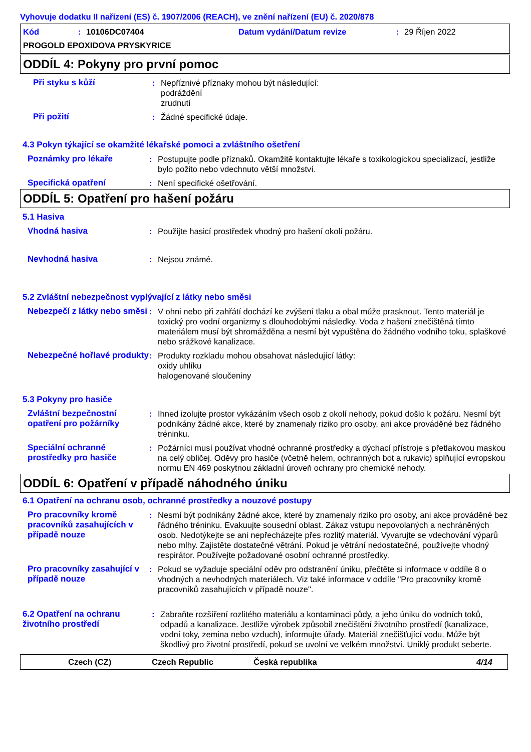Vyhovuje dodatku II nařízení (ES) č. 1907/2006 (REACH), ve znění nařízení (EU) č. 2020/878
Kód: 10106DC07404 Datum vydání/Datum revize: 29 Říjen 2022
PROGOLD EPOXIDOVA PRYSKYRICE
ODDÍL 4: Pokyny pro první pomoc
Při styku s kůží : Nepříznivé příznaky mohou být následující:
podráždění
zrudnutí
Při požití : Žádné specifické údaje.
4.3 Pokyn týkající se okamžité lékařské pomoci a zvláštního ošetření
Poznámky pro lékaře : Postupujte podle příznaků. Okamžitě kontaktujte lékaře s toxikologickou specializací, jestliže bylo požito nebo vdechnuto větší množství.
Specifická opatření : Není specifické ošetřování.
ODDÍL 5: Opatření pro hašení požáru
5.1 Hasiva
Vhodná hasiva : Použijte hasicí prostředek vhodný pro hašení okolí požáru.
Nevhodná hasiva : Nejsou známé.
5.2 Zvláštní nebezpečnost vyplývající z látky nebo směsi
Nebezpečí z látky nebo směsi
: V ohni nebo při zahřátí dochází ke zvýšení tlaku a obal může prasknout. Tento materiál je toxický pro vodní organizmy s dlouhodobými následky. Voda z hašení znečištěná tímto materiálem musí být shromážděna a nesmí být vypuštěna do žádného vodního toku, splaškové nebo srážkové kanalizace.
Nebezpečné hořlavé produkty
: Produkty rozkladu mohou obsahovat následující látky:
oxidy uhlíku
halogenované sloučeniny
5.3 Pokyny pro hasiče
Zvláštní bezpečnostní opatření pro požárníky
: Ihned izolujte prostor vykázáním všech osob z okolí nehody, pokud došlo k požáru. Nesmí být podnikány žádné akce, které by znamenaly riziko pro osoby, ani akce prováděné bez řádného tréninku.
Speciální ochranné prostředky pro hasiče
: Požárníci musí používat vhodné ochranné prostředky a dýchací přístroje s přetlakovou maskou na celý obličej. Oděvy pro hasiče (včetně helem, ochranných bot a rukavic) splňující evropskou normu EN 469 poskytnou základní úroveň ochrany pro chemické nehody.
ODDÍL 6: Opatření v případě náhodného úniku
6.1 Opatření na ochranu osob, ochranné prostředky a nouzové postupy
Pro pracovníky kromě pracovníků zasahujících v případě nouze
: Nesmí být podnikány žádné akce, které by znamenaly riziko pro osoby, ani akce prováděné bez řádného tréninku. Evakuujte sousední oblast. Zákaz vstupu nepovolaných a nechráněných osob. Nedotýkejte se ani nepřecházejte přes rozlitý materiál. Vyvarujte se vdechování výparů nebo mlhy. Zajistěte dostatečné větrání. Pokud je větrání nedostatečné, používejte vhodný respirátor. Používejte požadované osobní ochranné prostředky.
Pro pracovníky zasahující v případě nouze
: Pokud se vyžaduje speciální oděv pro odstranění úniku, přečtěte si informace v oddíle 8 o vhodných a nevhodných materiálech. Viz také informace v oddíle "Pro pracovníky kromě pracovníků zasahujících v případě nouze".
6.2 Opatření na ochranu životního prostředí
: Zabraňte rozšíření rozlitého materiálu a kontaminaci půdy, a jeho úniku do vodních toků, odpadů a kanalizace. Jestliže výrobek způsobil znečištění životního prostředí (kanalizace, vodní toky, zemina nebo vzduch), informujte úřady. Materiál znečišťující vodu. Může být škodlivý pro životní prostředí, pokud se uvolní ve velkém množství. Uniklý produkt seberte.
Czech (CZ) Czech Republic Česká republika 4/14